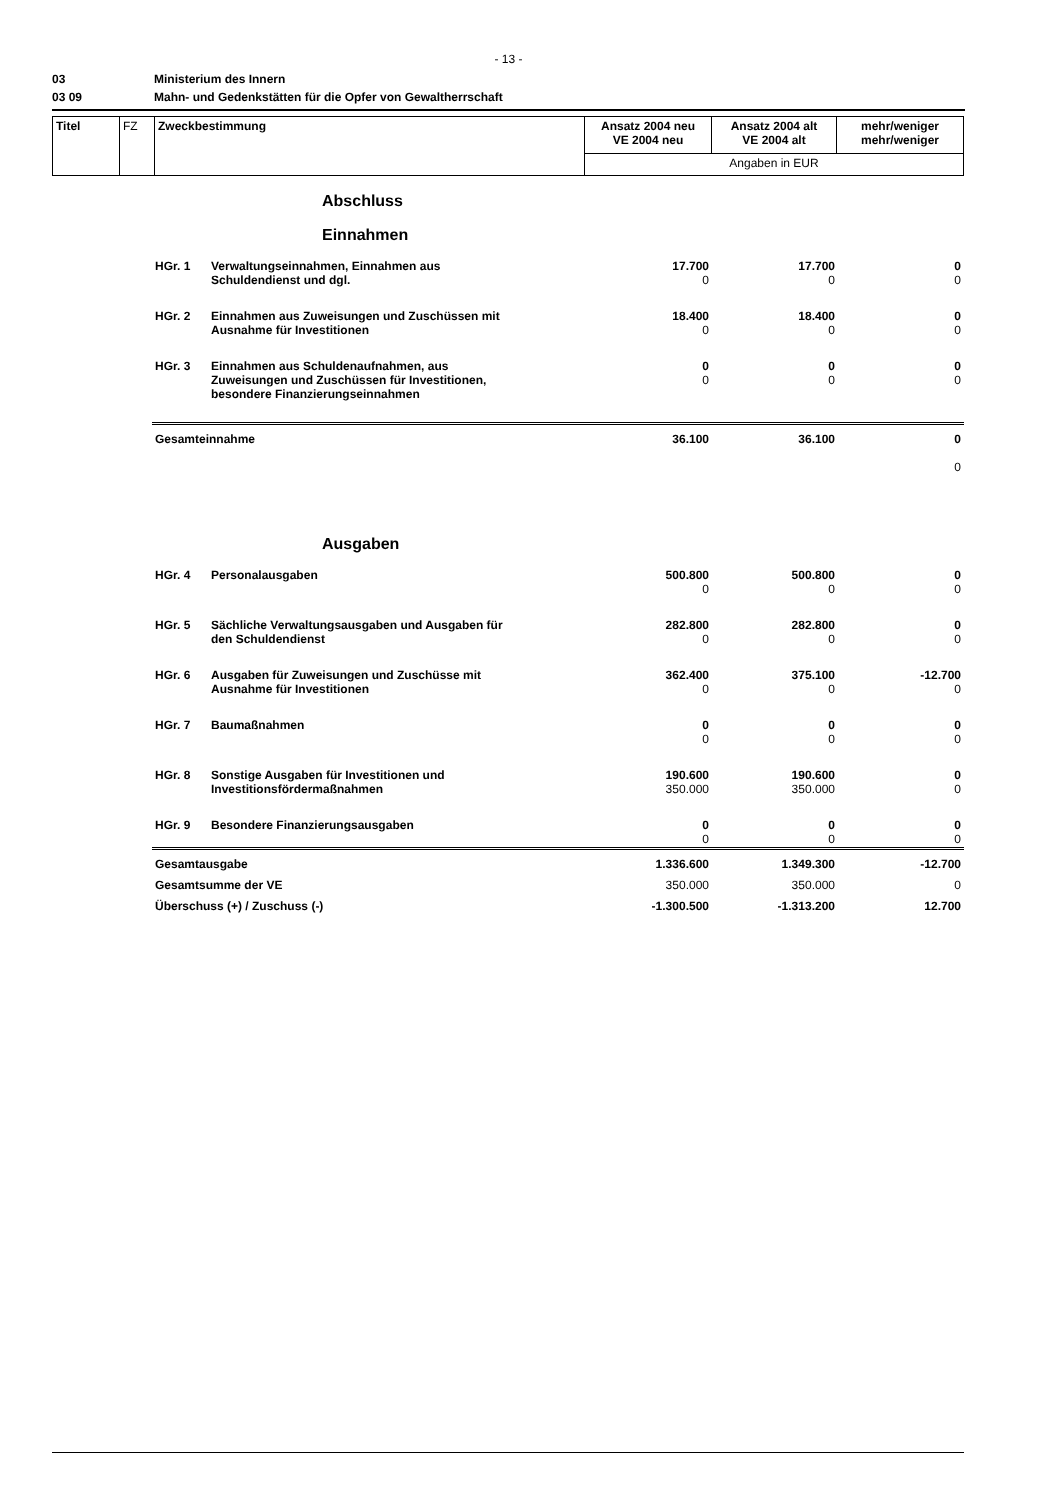- 13 -
03 Ministerium des Innern
03 09 Mahn- und Gedenkstätten für die Opfer von Gewaltherrschaft
| Titel | FZ | Zweckbestimmung | Ansatz 2004 neu VE 2004 neu | Ansatz 2004 alt VE 2004 alt | mehr/weniger mehr/weniger |
| | | | Angaben in EUR | | |
Abschluss
Einnahmen
| HGr. 1 | Verwaltungseinnahmen, Einnahmen aus Schuldendienst und dgl. | 17.700 0 | 17.700 0 | 0 0 |
| HGr. 2 | Einnahmen aus Zuweisungen und Zuschüssen mit Ausnahme für Investitionen | 18.400 0 | 18.400 0 | 0 0 |
| HGr. 3 | Einnahmen aus Schuldenaufnahmen, aus Zuweisungen und Zuschüssen für Investitionen, besondere Finanzierungseinnahmen | 0 0 | 0 0 | 0 0 |
| Gesamteinnahme | | 36.100 | 36.100 | 0 0 |
Ausgaben
| HGr. 4 | Personalausgaben | 500.800 0 | 500.800 0 | 0 0 |
| HGr. 5 | Sächliche Verwaltungsausgaben und Ausgaben für den Schuldendienst | 282.800 0 | 282.800 0 | 0 0 |
| HGr. 6 | Ausgaben für Zuweisungen und Zuschüsse mit Ausnahme für Investitionen | 362.400 0 | 375.100 0 | -12.700 0 |
| HGr. 7 | Baumaßnahmen | 0 0 | 0 0 | 0 0 |
| HGr. 8 | Sonstige Ausgaben für Investitionen und Investitionsfördermaßnahmen | 190.600 350.000 | 190.600 350.000 | 0 0 |
| HGr. 9 | Besondere Finanzierungsausgaben | 0 0 | 0 0 | 0 0 |
| Gesamtausgabe | | 1.336.600 | 1.349.300 | -12.700 |
| Gesamtsumme der VE | | 350.000 | 350.000 | 0 |
| Überschuss (+) / Zuschuss (-) | | -1.300.500 | -1.313.200 | 12.700 |